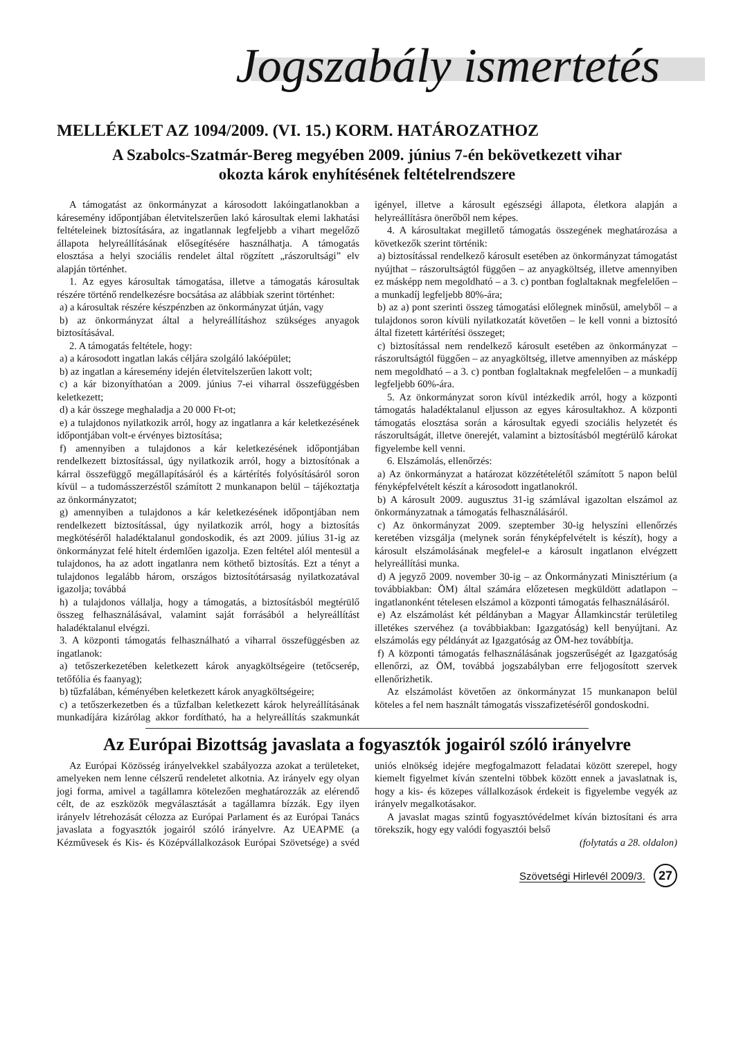Jogszabály ismertetés
MELLÉKLET AZ 1094/2009. (VI. 15.) KORM. HATÁROZATHOZ
A Szabolcs-Szatmár-Bereg megyében 2009. június 7-én bekövetkezett vihar
okozta károk enyhítésének feltételrendszere
A támogatást az önkormányzat a károsodott lakóingatlanokban a káresemény időpontjában életvitelszerűen lakó károsultak elemi lakhatási feltételeinek biztosítására, az ingatlannak legfeljebb a vihart megelőző állapota helyreállításának elősegítésére használhatja. A támogatás elosztása a helyi szociális rendelet által rögzített „rászorultsági” elv alapján történhet.
1. Az egyes károsultak támogatása, illetve a támogatás károsultak részére történő rendelkezésre bocsátása az alábbiak szerint történhet:
a) a károsultak részére készpénzben az önkormányzat útján, vagy
b) az önkormányzat által a helyreállításhoz szükséges anyagok biztosításával.
2. A támogatás feltétele, hogy:
a) a károsodott ingatlan lakás céljára szolgáló lakóépület;
b) az ingatlan a káresemény idején életvitelszerűen lakott volt;
c) a kár bizonyíthatóan a 2009. június 7-ei viharral összefüggésben keletkezett;
d) a kár összege meghaladja a 20 000 Ft-ot;
e) a tulajdonos nyilatkozik arról, hogy az ingatlanra a kár keletkezésének időpontjában volt-e érvényes biztosítása;
f) amennyiben a tulajdonos a kár keletkezésének időpontjában rendelkezett biztosítással, úgy nyilatkozik arról, hogy a biztosítónak a kárral összefüggő megállapításáról és a kártérítés folyósításáról soron kívül – a tudomásszerzéstől számított 2 munkanapon belül – tájékoztatja az önkormányzatot;
g) amennyiben a tulajdonos a kár keletkezésének időpontjában nem rendelkezett biztosítással, úgy nyilatkozik arról, hogy a biztosítás megkötéséről haladéktalanul gondoskodik, és azt 2009. július 31-ig az önkormányzat felé hitelt érdemlően igazolja. Ezen feltétel alól mentesül a tulajdonos, ha az adott ingatlanra nem köthető biztosítás. Ezt a tényt a tulajdonos legalább három, országos biztosítótársaság nyilatkozatával igazolja; továbbá
h) a tulajdonos vállalja, hogy a támogatás, a biztosításból megtérülő összeg felhasználásával, valamint saját forrásából a helyreállítást haladéktalanul elvégzi.
3. A központi támogatás felhasználható a viharral összefüggésben az ingatlanok:
a) tetőszerkezetében keletkezett károk anyagköltségeire (tetőcserép, tetőfólia és faanyag);
b) tűzfalában, kéményében keletkezett károk anyagköltségeire;
c) a tetőszerkezetben és a tűzfalban keletkezett károk helyreállításának munkadíjára kizárólag akkor fordítható, ha a helyreállítás szakmunkát igényel, illetve a károsult egészségi állapota, életkora alapján a helyreállításra önerőből nem képes.
4. A károsultakat megillető támogatás összegének meghatározása a következők szerint történik:
a) biztosítással rendelkező károsult esetében az önkormányzat támogatást nyújthat – rászorultságtól függően – az anyagköltség, illetve amennyiben ez másképp nem megoldható – a 3. c) pontban foglaltaknak megfelelően – a munkadíj legfeljebb 80%-ára;
b) az a) pont szerinti összeg támogatási előlegnek minősül, amelyből – a tulajdonos soron kívüli nyilatkozatát követően – le kell vonni a biztosító által fizetett kártérítési összeget;
c) biztosítással nem rendelkező károsult esetében az önkormányzat – rászorultságtól függően – az anyagköltség, illetve amennyiben az másképp nem megoldható – a 3. c) pontban foglaltaknak megfelelően – a munkadíj legfeljebb 60%-ára.
5. Az önkormányzat soron kívül intézkedik arról, hogy a központi támogatás haladéktalanul eljusson az egyes károsultakhoz. A központi támogatás elosztása során a károsultak egyedi szociális helyzetét és rászorultságát, illetve önerejét, valamint a biztosításból megtérülő károkat figyelembe kell venni.
6. Elszámolás, ellenőrzés:
a) Az önkormányzat a határozat közzétételétől számított 5 napon belül fényképfelvételt készít a károsodott ingatlanokról.
b) A károsult 2009. augusztus 31-ig számlával igazoltan elszámol az önkormányzatnak a támogatás felhasználásáról.
c) Az önkormányzat 2009. szeptember 30-ig helyszíni ellenőrzés keretében vizsgálja (melynek során fényképfelvételt is készít), hogy a károsult elszámolásának megfelel-e a károsult ingatlanon elvégzett helyreállítási munka.
d) A jegyző 2009. november 30-ig – az Önkormányzati Minisztérium (a továbbiakban: ÖM) által számára előzetesen megküldött adatlapon – ingatlanonként tételesen elszámol a központi támogatás felhasználásáról.
e) Az elszámolást két példányban a Magyar Államkincstár területileg illetékes szervéhez (a továbbiakban: Igazgatóság) kell benyújtani. Az elszámolás egy példányát az Igazgatóság az ÖM-hez továbbítja.
f) A központi támogatás felhasználásának jogszerűségét az Igazgatóság ellenőrzi, az ÖM, továbbá jogszabályban erre feljogosított szervek ellenőrizhetik.
Az elszámolást követően az önkormányzat 15 munkanapon belül köteles a fel nem használt támogatás visszafizetéséről gondoskodni.
Az Európai Bizottság javaslata a fogyasztók jogairól szóló irányelvre
Az Európai Közösség irányelvekkel szabályozza azokat a területeket, amelyeken nem lenne célszerű rendeletet alkotnia. Az irányelv egy olyan jogi forma, amivel a tagállamra kötelezően meghatározzák az elérendő célt, de az eszközök megválasztását a tagállamra bízzák. Egy ilyen irányelv létrehozását célozza az Európai Parlament és az Európai Tanács javaslata a fogyasztók jogairól szóló irányelvre. Az UEAPME (a Kézművesek és Kis- és Középvállalkozások Európai Szövetsége) a svéd uniós elnökség idejére megfogalmazott feladatai között szerepel, hogy kiemelt figyelmet kíván szentelni többek között ennek a javaslatnak is, hogy a kis- és közepes vállalkozások érdekeit is figyelembe vegyék az irányelv megalkotásakor.
A javaslat magas szintű fogyasztóvédelmet kíván biztosítani és arra törekszik, hogy egy valódi fogyasztói belső
(folytatás a 28. oldalon)
Szövetségi Hirlevél 2009/3. 27